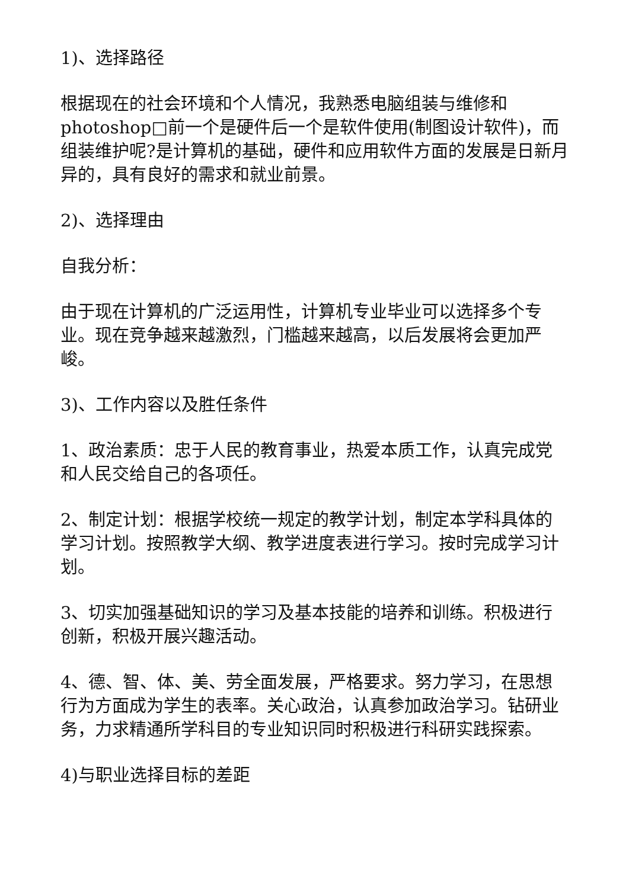1)、选择路径
根据现在的社会环境和个人情况，我熟悉电脑组装与维修和photoshop□前一个是硬件后一个是软件使用(制图设计软件)，而组装维护呢?是计算机的基础，硬件和应用软件方面的发展是日新月异的，具有良好的需求和就业前景。
2)、选择理由
自我分析：
由于现在计算机的广泛运用性，计算机专业毕业可以选择多个专业。现在竞争越来越激烈，门槛越来越高，以后发展将会更加严峻。
3)、工作内容以及胜任条件
1、政治素质：忠于人民的教育事业，热爱本质工作，认真完成党和人民交给自己的各项任。
2、制定计划：根据学校统一规定的教学计划，制定本学科具体的学习计划。按照教学大纲、教学进度表进行学习。按时完成学习计划。
3、切实加强基础知识的学习及基本技能的培养和训练。积极进行创新，积极开展兴趣活动。
4、德、智、体、美、劳全面发展，严格要求。努力学习，在思想行为方面成为学生的表率。关心政治，认真参加政治学习。钻研业务，力求精通所学科目的专业知识同时积极进行科研实践探索。
4)与职业选择目标的差距